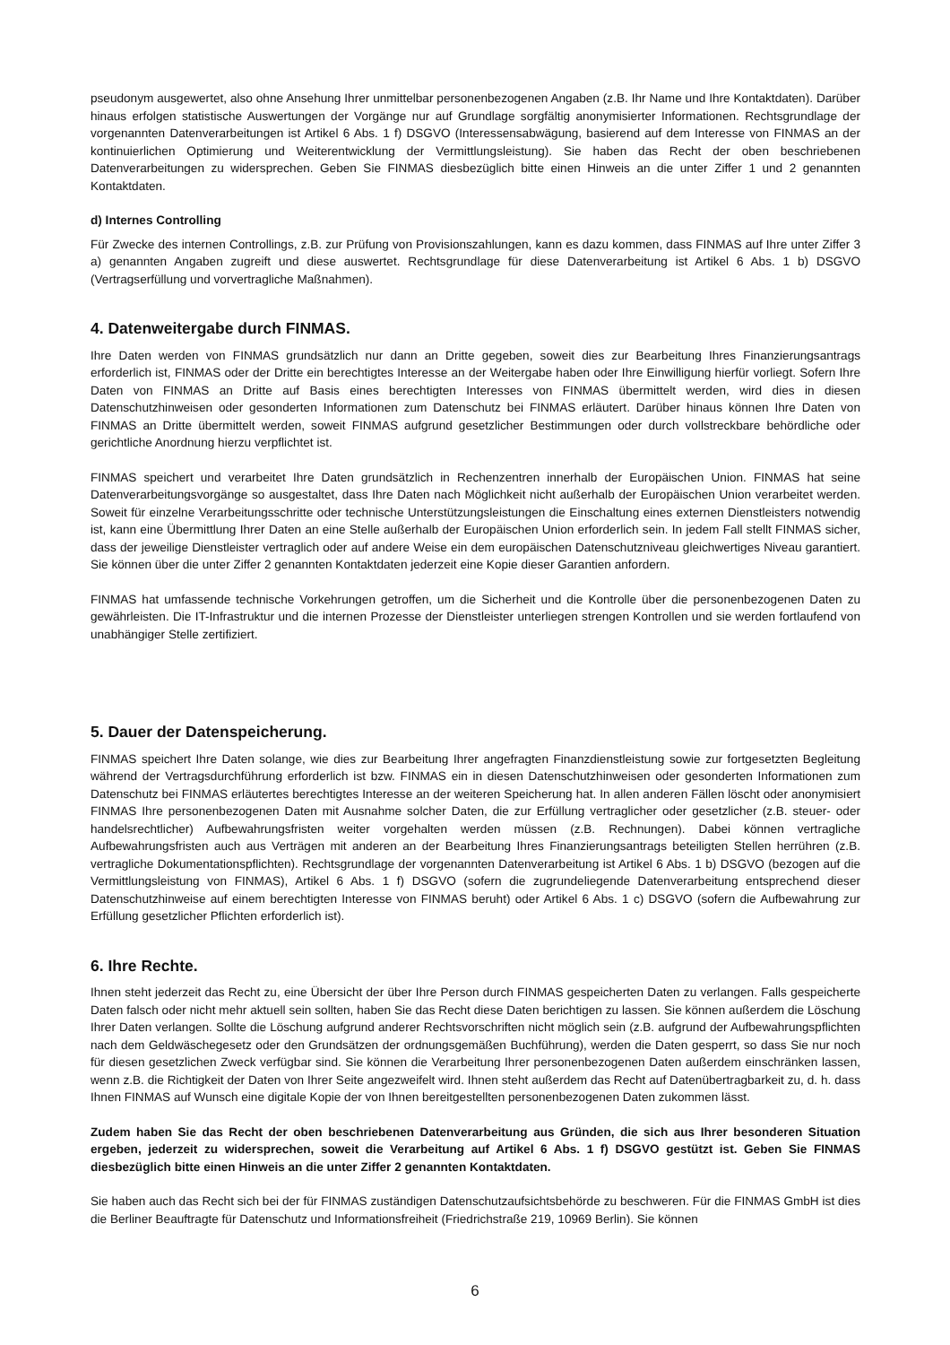pseudonym ausgewertet, also ohne Ansehung Ihrer unmittelbar personenbezogenen Angaben (z.B. Ihr Name und Ihre Kontaktdaten). Darüber hinaus erfolgen statistische Auswertungen der Vorgänge nur auf Grundlage sorgfältig anonymisierter Informationen. Rechtsgrundlage der vorgenannten Datenverarbeitungen ist Artikel 6 Abs. 1 f) DSGVO (Interessensabwägung, basierend auf dem Interesse von FINMAS an der kontinuierlichen Optimierung und Weiterentwicklung der Vermittlungsleistung). Sie haben das Recht der oben beschriebenen Datenverarbeitungen zu widersprechen. Geben Sie FINMAS diesbezüglich bitte einen Hinweis an die unter Ziffer 1 und 2 genannten Kontaktdaten.
d) Internes Controlling
Für Zwecke des internen Controllings, z.B. zur Prüfung von Provisionszahlungen, kann es dazu kommen, dass FINMAS auf Ihre unter Ziffer 3 a) genannten Angaben zugreift und diese auswertet. Rechtsgrundlage für diese Datenverarbeitung ist Artikel 6 Abs. 1 b) DSGVO (Vertragserfüllung und vorvertragliche Maßnahmen).
4. Datenweitergabe durch FINMAS.
Ihre Daten werden von FINMAS grundsätzlich nur dann an Dritte gegeben, soweit dies zur Bearbeitung Ihres Finanzierungsantrags erforderlich ist, FINMAS oder der Dritte ein berechtigtes Interesse an der Weitergabe haben oder Ihre Einwilligung hierfür vorliegt. Sofern Ihre Daten von FINMAS an Dritte auf Basis eines berechtigten Interesses von FINMAS übermittelt werden, wird dies in diesen Datenschutzhinweisen oder gesonderten Informationen zum Datenschutz bei FINMAS erläutert. Darüber hinaus können Ihre Daten von FINMAS an Dritte übermittelt werden, soweit FINMAS aufgrund gesetzlicher Bestimmungen oder durch vollstreckbare behördliche oder gerichtliche Anordnung hierzu verpflichtet ist.
FINMAS speichert und verarbeitet Ihre Daten grundsätzlich in Rechenzentren innerhalb der Europäischen Union. FINMAS hat seine Datenverarbeitungsvorgänge so ausgestaltet, dass Ihre Daten nach Möglichkeit nicht außerhalb der Europäischen Union verarbeitet werden. Soweit für einzelne Verarbeitungsschritte oder technische Unterstützungsleistungen die Einschaltung eines externen Dienstleisters notwendig ist, kann eine Übermittlung Ihrer Daten an eine Stelle außerhalb der Europäischen Union erforderlich sein. In jedem Fall stellt FINMAS sicher, dass der jeweilige Dienstleister vertraglich oder auf andere Weise ein dem europäischen Datenschutzniveau gleichwertiges Niveau garantiert. Sie können über die unter Ziffer 2 genannten Kontaktdaten jederzeit eine Kopie dieser Garantien anfordern.
FINMAS hat umfassende technische Vorkehrungen getroffen, um die Sicherheit und die Kontrolle über die personenbezogenen Daten zu gewährleisten. Die IT-Infrastruktur und die internen Prozesse der Dienstleister unterliegen strengen Kontrollen und sie werden fortlaufend von unabhängiger Stelle zertifiziert.
5. Dauer der Datenspeicherung.
FINMAS speichert Ihre Daten solange, wie dies zur Bearbeitung Ihrer angefragten Finanzdienstleistung sowie zur fortgesetzten Begleitung während der Vertragsdurchführung erforderlich ist bzw. FINMAS ein in diesen Datenschutzhinweisen oder gesonderten Informationen zum Datenschutz bei FINMAS erläutertes berechtigtes Interesse an der weiteren Speicherung hat. In allen anderen Fällen löscht oder anonymisiert FINMAS Ihre personenbezogenen Daten mit Ausnahme solcher Daten, die zur Erfüllung vertraglicher oder gesetzlicher (z.B. steuer- oder handelsrechtlicher) Aufbewahrungsfristen weiter vorgehalten werden müssen (z.B. Rechnungen). Dabei können vertragliche Aufbewahrungsfristen auch aus Verträgen mit anderen an der Bearbeitung Ihres Finanzierungsantrags beteiligten Stellen herrühren (z.B. vertragliche Dokumentationspflichten). Rechtsgrundlage der vorgenannten Datenverarbeitung ist Artikel 6 Abs. 1 b) DSGVO (bezogen auf die Vermittlungsleistung von FINMAS), Artikel 6 Abs. 1 f) DSGVO (sofern die zugrundeliegende Datenverarbeitung entsprechend dieser Datenschutzhinweise auf einem berechtigten Interesse von FINMAS beruht) oder Artikel 6 Abs. 1 c) DSGVO (sofern die Aufbewahrung zur Erfüllung gesetzlicher Pflichten erforderlich ist).
6. Ihre Rechte.
Ihnen steht jederzeit das Recht zu, eine Übersicht der über Ihre Person durch FINMAS gespeicherten Daten zu verlangen. Falls gespeicherte Daten falsch oder nicht mehr aktuell sein sollten, haben Sie das Recht diese Daten berichtigen zu lassen. Sie können außerdem die Löschung Ihrer Daten verlangen. Sollte die Löschung aufgrund anderer Rechtsvorschriften nicht möglich sein (z.B. aufgrund der Aufbewahrungspflichten nach dem Geldwäschegesetz oder den Grundsätzen der ordnungsgemäßen Buchführung), werden die Daten gesperrt, so dass Sie nur noch für diesen gesetzlichen Zweck verfügbar sind. Sie können die Verarbeitung Ihrer personenbezogenen Daten außerdem einschränken lassen, wenn z.B. die Richtigkeit der Daten von Ihrer Seite angezweifelt wird. Ihnen steht außerdem das Recht auf Datenübertragbarkeit zu, d. h. dass Ihnen FINMAS auf Wunsch eine digitale Kopie der von Ihnen bereitgestellten personenbezogenen Daten zukommen lässt.
Zudem haben Sie das Recht der oben beschriebenen Datenverarbeitung aus Gründen, die sich aus Ihrer besonderen Situation ergeben, jederzeit zu widersprechen, soweit die Verarbeitung auf Artikel 6 Abs. 1 f) DSGVO gestützt ist. Geben Sie FINMAS diesbezüglich bitte einen Hinweis an die unter Ziffer 2 genannten Kontaktdaten.
Sie haben auch das Recht sich bei der für FINMAS zuständigen Datenschutzaufsichtsbehörde zu beschweren. Für die FINMAS GmbH ist dies die Berliner Beauftragte für Datenschutz und Informationsfreiheit (Friedrichstraße 219, 10969 Berlin). Sie können
6